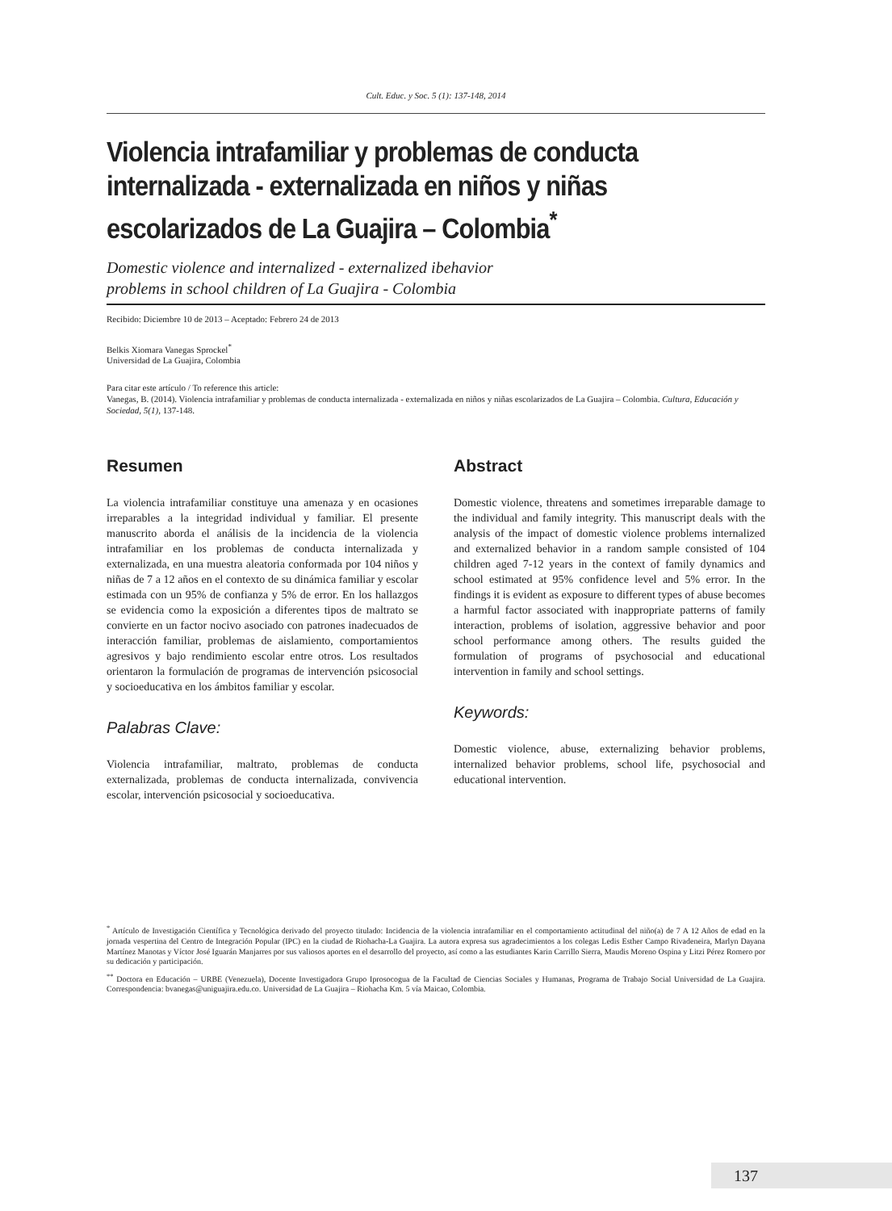Cult. Educ. y Soc. 5 (1): 137-148, 2014
Violencia intrafamiliar y problemas de conducta internalizada - externalizada en niños y niñas escolarizados de La Guajira – Colombia<sup>*</sup>
Domestic violence and internalized - externalized ibehavior
problems in school children of La Guajira - Colombia
Recibido: Diciembre 10 de 2013 – Aceptado: Febrero 24 de 2013
Belkis Xiomara Vanegas Sprockel<sup>*</sup>
Universidad de La Guajira, Colombia
Para citar este artículo / To reference this article:
Vanegas, B. (2014). Violencia intrafamiliar y problemas de conducta internalizada - externalizada en niños y niñas escolarizados de La Guajira – Colombia. Cultura, Educación y Sociedad, 5(1), 137-148.
Resumen
La violencia intrafamiliar constituye una amenaza y en ocasiones irreparables a la integridad individual y familiar. El presente manuscrito aborda el análisis de la incidencia de la violencia intrafamiliar en los problemas de conducta internalizada y externalizada, en una muestra aleatoria conformada por 104 niños y niñas de 7 a 12 años en el contexto de su dinámica familiar y escolar estimada con un 95% de confianza y 5% de error. En los hallazgos se evidencia como la exposición a diferentes tipos de maltrato se convierte en un factor nocivo asociado con patrones inadecuados de interacción familiar, problemas de aislamiento, comportamientos agresivos y bajo rendimiento escolar entre otros. Los resultados orientaron la formulación de programas de intervención psicosocial y socioeducativa en los ámbitos familiar y escolar.
Palabras Clave:
Violencia intrafamiliar, maltrato, problemas de conducta externalizada, problemas de conducta internalizada, convivencia escolar, intervención psicosocial y socioeducativa.
Abstract
Domestic violence, threatens and sometimes irreparable damage to the individual and family integrity. This manuscript deals with the analysis of the impact of domestic violence problems internalized and externalized behavior in a random sample consisted of 104 children aged 7-12 years in the context of family dynamics and school estimated at 95% confidence level and 5% error. In the findings it is evident as exposure to different types of abuse becomes a harmful factor associated with inappropriate patterns of family interaction, problems of isolation, aggressive behavior and poor school performance among others. The results guided the formulation of programs of psychosocial and educational intervention in family and school settings.
Keywords:
Domestic violence, abuse, externalizing behavior problems, internalized behavior problems, school life, psychosocial and educational intervention.
<sup>*</sup> Artículo de Investigación Científica y Tecnológica derivado del proyecto titulado: Incidencia de la violencia intrafamiliar en el comportamiento actitudinal del niño(a) de 7 A 12 Años de edad en la jornada vespertina del Centro de Integración Popular (IPC) en la ciudad de Riohacha-La Guajira. La autora expresa sus agradecimientos a los colegas Ledis Esther Campo Rivadeneira, Marlyn Dayana Martínez Manotas y Víctor José Iguarán Manjarres por sus valiosos aportes en el desarrollo del proyecto, así como a las estudiantes Karin Carrillo Sierra, Maudis Moreno Ospina y Litzi Pérez Romero por su dedicación y participación.
<sup>**</sup> Doctora en Educación – URBE (Venezuela), Docente Investigadora Grupo Iprosocogua de la Facultad de Ciencias Sociales y Humanas, Programa de Trabajo Social Universidad de La Guajira. Correspondencia: bvanegas@uniguajira.edu.co. Universidad de La Guajira – Riohacha Km. 5 vía Maicao, Colombia.
137